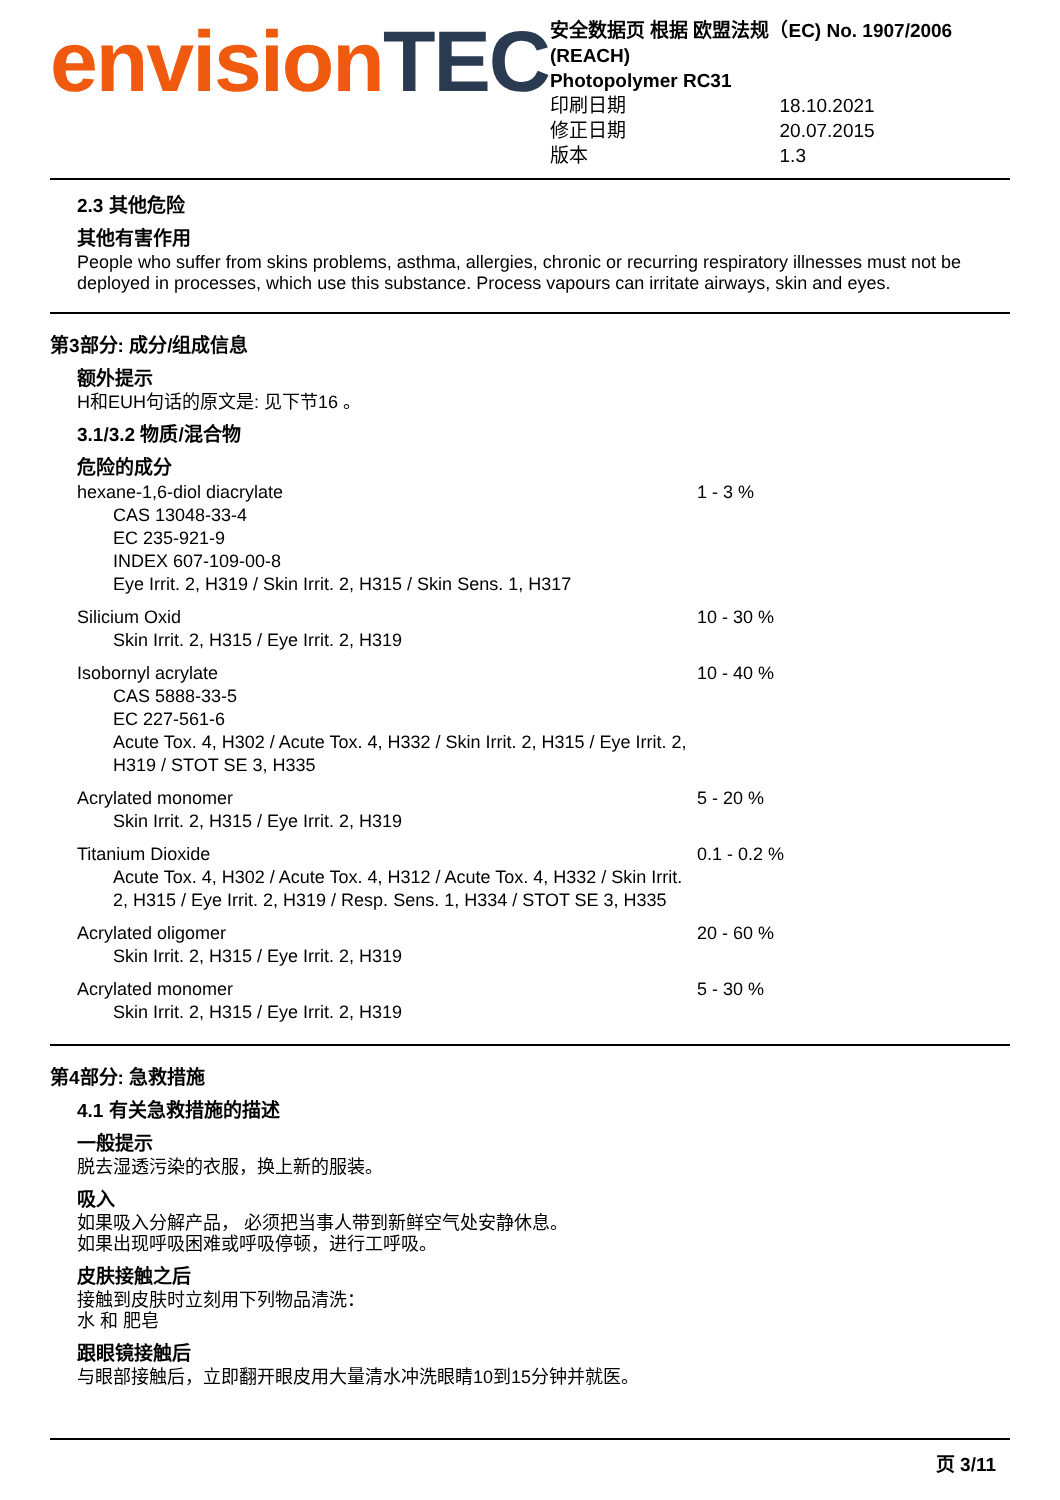envisionTEC
安全数据页 根据 欧盟法规（EC) No. 1907/2006 (REACH)
Photopolymer RC31
| 印刷日期 | 18.10.2021 |
| 修正日期 | 20.07.2015 |
| 版本 | 1.3 |
2.3 其他危险
其他有害作用
People who suffer from skins problems, asthma, allergies, chronic or recurring respiratory illnesses must not be deployed in processes, which use this substance. Process vapours can irritate airways, skin and eyes.
第3部分: 成分/组成信息
额外提示
H和EUH句话的原文是: 见下节16 。
3.1/3.2 物质/混合物
危险的成分
| hexane-1,6-diol diacrylate CAS 13048-33-4 EC 235-921-9 INDEX 607-109-00-8 Eye Irrit. 2, H319 / Skin Irrit. 2, H315 / Skin Sens. 1, H317 | 1 - 3 % |
| Silicium Oxid Skin Irrit. 2, H315 / Eye Irrit. 2, H319 | 10 - 30 % |
| Isobornyl acrylate CAS 5888-33-5 EC 227-561-6 Acute Tox. 4, H302 / Acute Tox. 4, H332 / Skin Irrit. 2, H315 / Eye Irrit. 2, H319 / STOT SE 3, H335 | 10 - 40 % |
| Acrylated monomer Skin Irrit. 2, H315 / Eye Irrit. 2, H319 | 5 - 20 % |
| Titanium Dioxide Acute Tox. 4, H302 / Acute Tox. 4, H312 / Acute Tox. 4, H332 / Skin Irrit. 2, H315 / Eye Irrit. 2, H319 / Resp. Sens. 1, H334 / STOT SE 3, H335 | 0.1 - 0.2 % |
| Acrylated oligomer Skin Irrit. 2, H315 / Eye Irrit. 2, H319 | 20 - 60 % |
| Acrylated monomer Skin Irrit. 2, H315 / Eye Irrit. 2, H319 | 5 - 30 % |
第4部分: 急救措施
4.1 有关急救措施的描述
一般提示
脱去湿透污染的衣服，换上新的服装。
吸入
如果吸入分解产品， 必须把当事人带到新鲜空气处安静休息。
如果出现呼吸困难或呼吸停顿，进行工呼吸。
皮肤接触之后
接触到皮肤时立刻用下列物品清洗：
水 和 肥皂
跟眼镜接触后
与眼部接触后，立即翻开眼皮用大量清水冲洗眼睛10到15分钟并就医。
页 3/11